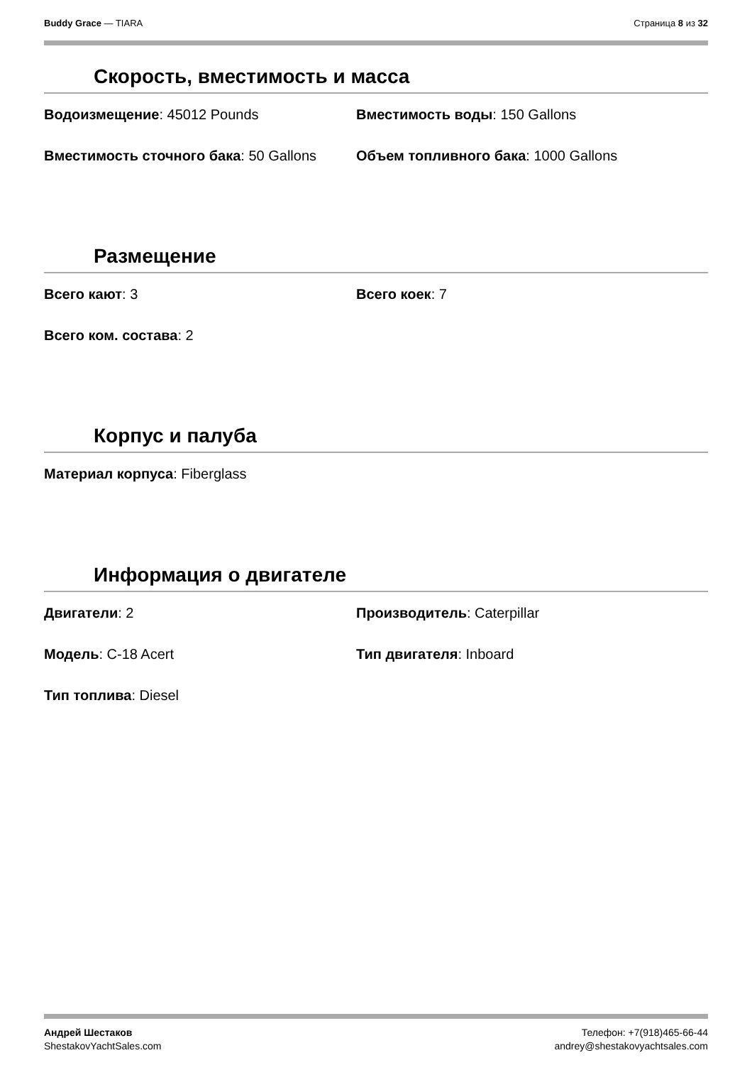Buddy Grace — TIARA Страница 8 из 32
Скорость, вместимость и масса
Водоизмещение: 45012 Pounds
Вместимость воды: 150 Gallons
Вместимость сточного бака: 50 Gallons
Объем топливного бака: 1000 Gallons
Размещение
Всего кают: 3
Всего коек: 7
Всего ком. состава: 2
Корпус и палуба
Материал корпуса: Fiberglass
Информация о двигателе
Двигатели: 2
Производитель: Caterpillar
Модель: C-18 Acert
Тип двигателя: Inboard
Тип топлива: Diesel
Андрей Шестаков
ShestakovYachtSales.com
Телефон: +7(918)465-66-44
andrey@shestakovyachtsales.com